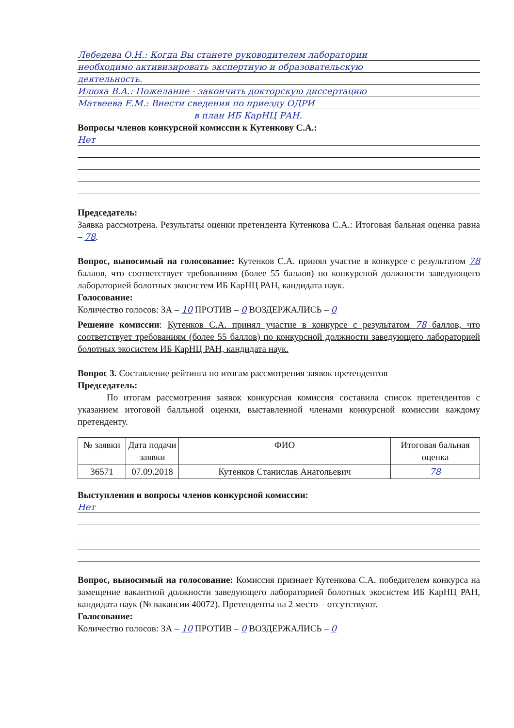Лебедева О.Н.: Когда Вы станете руководителем лаборатории
необходимо активизировать экспертную и образовательскую
деятельность.
Илюха В.А.: Пожелание - закончить докторскую диссертацию
Матвеева Е.М.: Внести сведения по приезду ОДРИ
в план ИБ КарНЦ РАН.
Вопросы членов конкурсной комиссии к Кутенкову С.А.:
Нет
Председатель:
Заявка рассмотрена. Результаты оценки претендента Кутенкова С.А.: Итоговая бальная оценка равна – 78.
Вопрос, выносимый на голосование: Кутенков С.А. принял участие в конкурсе с результатом 78 баллов, что соответствует требованиям (более 55 баллов) по конкурсной должности заведующего лабораторией болотных экосистем ИБ КарНЦ РАН, кандидата наук.
Голосование:
Количество голосов: ЗА – 10 ПРОТИВ – 0 ВОЗДЕРЖАЛИСЬ – 0
Решение комиссии: Кутенков С.А. принял участие в конкурсе с результатом 78 баллов, что соответствует требованиям (более 55 баллов) по конкурсной должности заведующего лабораторией болотных экосистем ИБ КарНЦ РАН, кандидата наук.
Вопрос 3. Составление рейтинга по итогам рассмотрения заявок претендентов
Председатель:
По итогам рассмотрения заявок конкурсная комиссия составила список претендентов с указанием итоговой балльной оценки, выставленной членами конкурсной комиссии каждому претенденту.
| № заявки | Дата подачи заявки | ФИО | Итоговая бальная оценка |
| --- | --- | --- | --- |
| 36571 | 07.09.2018 | Кутенков Станислав Анатольевич | 78 |
Выступления и вопросы членов конкурсной комиссии:
Нет
Вопрос, выносимый на голосование: Комиссия признает Кутенкова С.А. победителем конкурса на замещение вакантной должности заведующего лабораторией болотных экосистем ИБ КарНЦ РАН, кандидата наук (№ вакансии 40072). Претенденты на 2 место – отсутствуют.
Голосование:
Количество голосов: ЗА – 10 ПРОТИВ – 0 ВОЗДЕРЖАЛИСЬ – 0